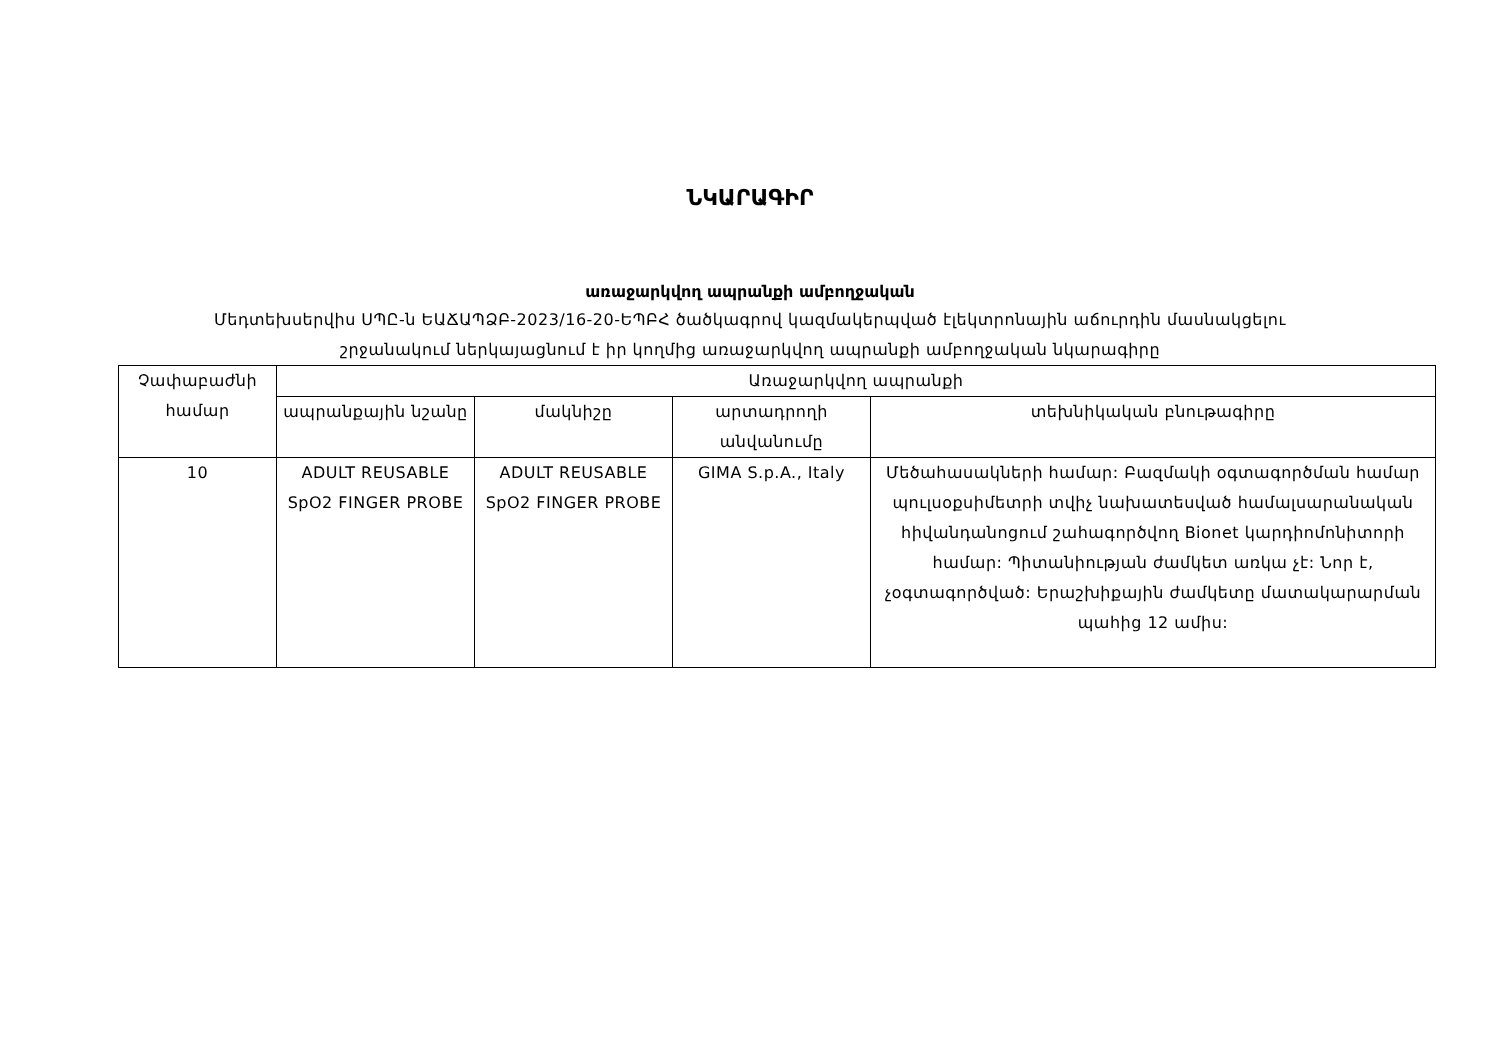ՆԿԱՐԱԳԻՐ
առաջարկվող ապրանքի ամբողջական
Մեդտեխսերվիս ՍՊԸ-ն ԵԱՃԱՊՁԲ-2023/16-20-ԵՊԲՀ ծածկագրով կազմակերպված էլեկտրոնային աճուրդին մասնակցելու
շրջանակում ներկայացնում է իր կողմից առաջարկվող ապրանքի ամբողջական նկարագիրը
| Չափաբաժնի համար | Առաջարկվող ապրանքի | | | |
| --- | --- | --- | --- | --- |
| | ապրանքային նշանը | մակնիշը | արտադրողի անվանումը | տեխնիկական բնութագիրը |
| 10 | ADULT REUSABLE SpO2 FINGER PROBE | ADULT REUSABLE SpO2 FINGER PROBE | GIMA S.p.A., Italy | Մեծահասակների համար: Բազմակի օգտագործման համար պուլսօքսիմետրի տվիչ նախատեսված համալսարանական հիվանդանոցում շահագործվող Bionet կարդիոմոնիտորի համար: Պիտանիության ժամկետ առկա չէ: Նոր է, չօգտագործված: Երաշխիքային ժամկետը մատակարարման պահից 12 ամիս: |